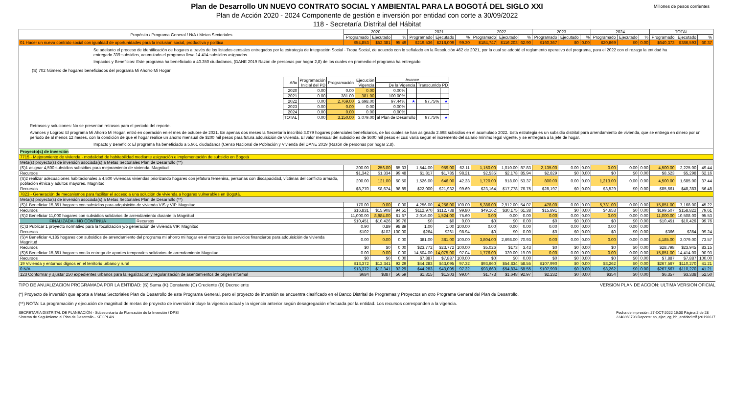Plan de Desarrollo UN NUEVO CONTRATO SOCIAL Y AMBIENTAL PARA LA BOGOTÁ DEL SIGLO XXI
Millones de pesos corrientes
Plan de Acción 2020 - 2024 Componente de gestión e inversión por entidad con corte a 30/09/2022
118 - Secretaría Distrital del Hábitat
| Propósito / Programa General / N/A / Metas Sectoriales | 2020 | | | 2021 | | | 2022 | | | 2023 | | | 2024 | | | TOTAL | | |
| --- | --- | --- | --- | --- | --- | --- | --- | --- | --- | --- | --- | --- | --- | --- | --- | --- | --- | --- |
| | Programado | Ejecutado | % | Programado | Ejecutado | % | Programado | Ejecutado | % | Programado | Ejecutado | % | Programado | Ejecutado | % | Programado | Ejecutado | % |
| 01 Hacer un nuevo contrato social con igualdad de oportunidades para la inclusión social, productiva y política | $54,853 | $52,381 | 95.49 | $219,536 | $218,009 | 99.30 | $184,747 | $116,203 | 62.90 | $160,367 | $0 | 0.00 | $20,869 | $0 | 0.00 | $640,373 | $386,593 | 60.37 |
| Se adelanto el proceso de identificación de hogares a través de los listados censales entregados por la estrategia de Integración Social - Tropa Social, de acuerdo con lo señalado en la Resolución 462 de 2021, por la cual se adoptó el reglamento operativo del programa, para el 2022 con el rezago la entidad ha entregado 339 subsidios, acumulado el programa lleva 14.414 subsidios asignados. Impactos y Beneficios: Este programa ha beneficiado a 40.350 ciudadanos, (DANE 2019 Razón de personas por hogar 2,8) de los cuales en promedio el programa ha entregado (S) 702 Número de hogares beneficiados del programa Mi Ahorro Mi Hogar / Año / Programación Inicial del PD / Programación / Ejecución Vigencia / Avance / / / / / --- / --- / --- / --- / --- / --- / --- / --- / / / / / / De la Vigencia / / Transcurrido PD / / / 2020 / 0.00 / 0.00 / 0.00 / 0.00% / / / / / 2021 / 0.00 / 381.00 / 381.00 / 100.00% / / / / / 2022 / 0.00 / 2,769.00 / 2,698.00 / 97.44% / ★ / 97.75% / ★ / / 2023 / 0.00 / 0.00 / 0.00 / 0.00% / / / / / 2024 / 0.00 / 0.00 / 0.00 / 0.00% / / / / / TOTAL / 0.00 / 3,150.00 / 3,079.00 / al Plan de Desarrollo / / 97.75% / ★ / Retrasos y soluciones: No se presentan retrasos para el periodo del reporte. Avances y Logros: El programa Mi Ahorro Mi Hogar, entró en operación en el mes de octubre de 2021. En apenas dos meses la Secretaría inscribió 3.079 hogares potenciales beneficiarios, de los cuales se han asignado 2.698 subsidios en el acumulado 2022. Esta estrategia es un subsidio distrital para arrendamiento de vivienda, que se entrega en dinero por un periodo de al menos 12 meses, con la condición de que el hogar realice un ahorro mensual de $200 mil pesos para futura adquisición de vivienda. El valor mensual del subsidio es de $600 mil pesos el cual varía según el incremento del salario mínimo legal vigente, y se entregara a la jefe de hogar. Impacto y Beneficio: El programa ha beneficiado a 5.961 ciudadanos (Censo Nacional de Población y Vivienda del DANE 2019 (Razón de personas por hogar 2,8). | | | | | | | | | | | | | | | | | | |
| Proyecto(s) de inversión | | | | | | | | | | | | | | | | | | |
| 7715 - Mejoramiento de vivienda - modalidad de habitabilidad mediante asignación e implementación de subsidio en Bogotá | | | | | | | | | | | | | | | | | | |
| Meta(s) proyecto(s) de inversión asociada(s) a Metas Sectoriales Plan de Desarrollo (**) | | | | | | | | | | | | | | | | | | |
| (S)1 asignar 4,500 subsidios subsidios para mejoramiento de vivienda. Magnitud | 300.00 | 256.00 | 85.33 | 1,544.00 | 959.00 | 62.11 | 1,150.00 | 1,010.00 | 87.83 | 2,135.00 | 0.00 | 0.00 | 0.00 | 0.00 | 0.00 | 4,500.00 | 2,225.00 | 49.44 |
| Recursos | $1,342 | $1,334 | 99.48 | $1,817 | $1,785 | 98.21 | $2,535 | $2,178 | 85.94 | $2,829 | $0 | 0.00 | $0 | $0 | 0.00 | $8,523 | $5,298 | 62.16 |
| (S)2 realizar adecuaciones habitacionales a 4,500 viviendas viviendas priorizando hogares con jefatura femenina, personas con discapacidad, víctimas del conflicto armado, población étnica y adultos mayores. Magnitud | 200.00 | 121.00 | 60.50 | 1,526.00 | 646.00 | 42.33 | 1,720.00 | 918.00 | 53.37 | 800.00 | 0.00 | 0.00 | 1,213.00 | 0.00 | 0.00 | 4,500.00 | 1,685.00 | 37.44 |
| Recursos | $8,770 | $8,674 | 98.89 | $22,000 | $21,932 | 99.69 | $23,164 | $17,778 | 76.75 | $28,197 | $0 | 0.00 | $3,529 | $0 | 0.00 | $85,661 | $48,383 | 56.48 |
| 7823 - Generación de mecanismos para facilitar el acceso a una solución de vivienda a hogares vulnerables en Bogotá. | | | | | | | | | | | | | | | | | | |
| Meta(s) proyecto(s) de inversión asociada(s) a Metas Sectoriales Plan de Desarrollo (**) | | | | | | | | | | | | | | | | | | |
| (S)1 Beneficiar 15,851 hogares con subsidios para adquisición de vivienda VIS y VIP. Magnitud | 170.00 | 0.00 | 0.00 | 4,256.00 | 4,256.00 | 100.00 | 5,386.00 | 2,912.00 | 54.07 | 478.00 | 0.00 | 0.00 | 5,731.00 | 0.00 | 0.00 | 15,851.00 | 7,168.00 | 45.22 |
| Recursos | $16,831 | $15,908 | 94.51 | $112,970 | $112,738 | 99.80 | $49,162 | $30,175 | 61.38 | $15,891 | $0 | 0.00 | $4,653 | $0 | 0.00 | $199,507 | $158,822 | 79.61 |
| (S)2 Beneficiar 11,000 hogares con subsidios solidarios de arrendamiento durante la Magnitud | 11,000.00 | 8,984.00 | 81.67 | 2,016.00 | 1,524.00 | 75.60 | 0.00 | 0.00 | 0.00 | 0.00 | 0.00 | 0.00 | 0.00 | 0.00 | 0.00 | 11,000.00 | 10,508.00 | 95.53 |
| FINALIZADA - NO CONTINUA Recursos | $10,451 | $10,426 | 99.76 | $0 | $0 | 0.00 | $0 | $0 | 0.00 | $0 | $0 | 0.00 | $0 | $0 | 0.00 | $10,451 | $10,426 | 99.76 |
| (C)3 Publicar 1 proyecto normativo para la focalización y/o generación de vivienda VIP. Magnitud | 0.90 | 0.89 | 98.89 | 1.00 | 1.00 | 100.00 | 0.00 | 0.00 | 0.00 | 0.00 | 0.00 | 0.00 | 0.00 | 0.00 | 0.00 | | | |
| Recursos | $102 | $102 | 100.00 | $264 | $261 | 98.94 | $0 | $0 | 0.00 | $0 | $0 | 0.00 | $0 | $0 | 0.00 | $366 | $364 | 99.24 |
| (S)4 Beneficiar 4,185 hogares con subsidios de arrendamiento del programa mi ahorro mi hogar en el marco de los servicios financieros para adquisición de vivienda Magnitud | 0.00 | 0.00 | 0.00 | 381.00 | 381.00 | 100.00 | 3,804.00 | 2,698.00 | 70.93 | 0.00 | 0.00 | 0.00 | 0.00 | 0.00 | 0.00 | 4,185.00 | 3,079.00 | 73.57 |
| Recursos | $0 | $0 | 0.00 | $23,772 | $23,772 | 100.00 | $5,026 | $173 | 3.43 | $0 | $0 | 0.00 | $0 | $0 | 0.00 | $28,798 | $23,945 | 83.15 |
| (S)5 Beneficiar 15,851 hogares con la entrega de aportes temporales solidarios de arrendamiento Magnitud | 0.00 | 0.00 | 0.00 | 14,504.00 | 14,075.00 | 97.04 | 1,776.00 | 339.00 | 19.09 | 0.00 | 0.00 | 0.00 | 0.00 | 0.00 | 0.00 | 15,851.00 | 14,414.00 | 90.93 |
| Recursos | $0 | $0 | 0.00 | $7,887 | $7,887 | 100.00 | $0 | $0 | 0.00 | $0 | $0 | 0.00 | $0 | $0 | 0.00 | $7,887 | $7,887 | 100.00 |
| 19 Vivienda y entornos dignos en el territorio urbano y rural | $13,372 | $12,341 | 92.29 | $44,283 | $43,095 | 97.32 | $93,660 | $54,834 | 58.55 | $107,990 | $0 | 0.00 | $8,262 | $0 | 0.00 | $267,567 | $110,270 | 41.21 |
| 0 N/A | $13,372 | $12,341 | 92.29 | $44,283 | $43,095 | 97.32 | $93,660 | $54,834 | 58.55 | $107,990 | $0 | 0.00 | $8,262 | $0 | 0.00 | $267,567 | $110,270 | 41.21 |
| 123 Conformar y ajustar 250 expedientes urbanos para la legalización y regularización de asentamientos de origen informal | $684 | $387 | 56.59 | $1,315 | $1,303 | 99.04 | $1,773 | $1,648 | 92.97 | $2,232 | $0 | 0.00 | $354 | $0 | 0.00 | $6,357 | $3,338 | 52.50 |
TIPO DE ANUALIZACION PROGRAMADA POR LA ENTIDAD: (S) Suma (K) Constante (C) Creciente (D) Decreciente VERSION PLAN DE ACCION: ULTIMA VERSION OFICIAL
(*) Proyecto de inversión que aporta a Metas Sectoriales Plan de Desarrollo de este Programa General, pero el proyecto de inversión se encuentra clasificado en el Banco Distrital de Programas y Proyectos en otro Programa General del Plan de Desarrollo.
(**) NOTA: La programación y ejecución de magnitud de metas de proyecto de inversión incluye la vigencia actual y la vigencia anterior según desagregación efectuada por la entidad. Los recursos corresponden a la vigencia.
SECRETARÍA DISTRITAL DE PLANEACIÓN - Subsecretaría de Planeación de la Inversión / DPSI
Sistema de Seguimiento al Plan de Desarrollo - SEGPLAN
Fecha de impresión: 27-OCT-2022 16:00 Página 2 de 28
2240368798 Reporte: sp_ejec_cg_bh_entidad.rdf (20190617